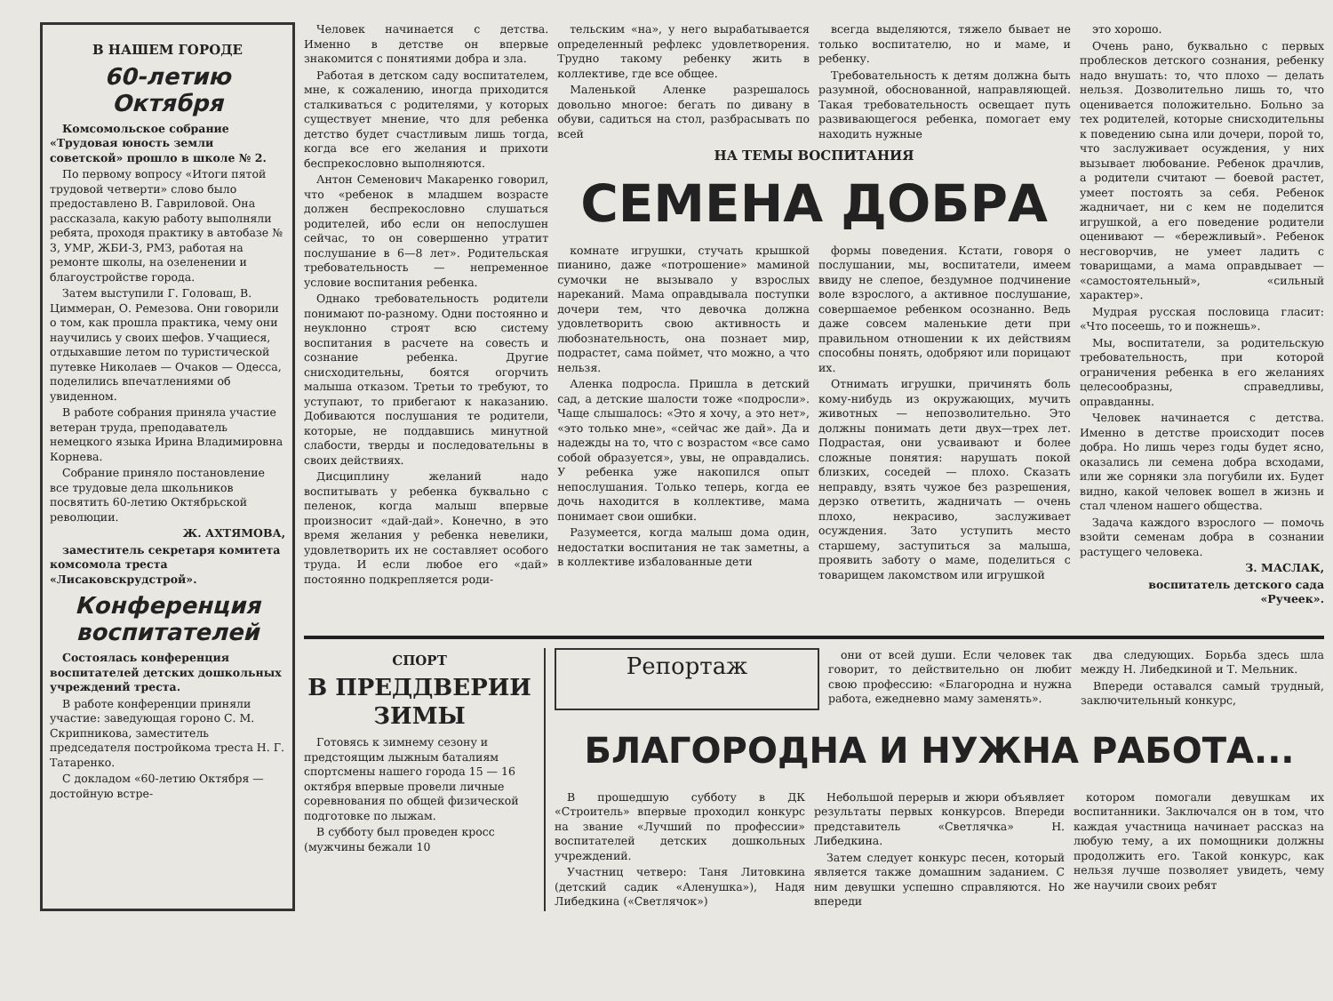В НАШЕМ ГОРОДЕ
60-летию
Октября
Комсомольское собрание «Трудовая юность земли советской» прошло в школе № 2.
По первому вопросу «Итоги пятой трудовой четверти» слово было предоставлено В. Гавриловой. Она рассказала, какую работу выполняли ребята, проходя практику в автобазе № 3, УМР, ЖБИ-3, РМЗ, работая на ремонте школы, на озеленении и благоустройстве города.
Затем выступили Г. Головаш, В. Циммеран, О. Ремезова. Они говорили о том, как прошла практика, чему они научились у своих шефов. Учащиеся, отдыхавшие летом по туристической путевке Николаев — Очаков — Одесса, поделились впечатлениями об увиденном.
В работе собрания приняла участие ветеран труда, преподаватель немецкого языка Ирина Владимировна Корнева.
Собрание приняло постановление все трудовые дела школьников посвятить 60-летию Октябрьской революции.
Ж. АХТЯМОВА,
заместитель секретаря комитета комсомола треста «Лисаковскрудстрой».
Конференция воспитателей
Состоялась конференция воспитателей детских дошкольных учреждений треста.
В работе конференции приняли участие: заведующая гороно С. М. Скрипникова, заместитель председателя постройкома треста Н. Г. Татаренко.
С докладом «60-летию Октября — достойную встре-
Человек начинается с детства. Именно в детстве он впервые знакомится с понятиями добра и зла.
Работая в детском саду воспитателем, мне, к сожалению, иногда приходится сталкиваться с родителями, у которых существует мнение, что для ребенка детство будет счастливым лишь тогда, когда все его желания и прихоти беспрекословно выполняются.
Антон Семенович Макаренко говорил, что «ребенок в младшем возрасте должен беспрекословно слушаться родителей, ибо если он непослушен сейчас, то он совершенно утратит послушание в 6—8 лет». Родительская требовательность — непременное условие воспитания ребенка.
Однако требовательность родители понимают по-разному. Одни постоянно и неуклонно строят всю систему воспитания в расчете на совесть и сознание ребенка. Другие снисходительны, боятся огорчить малыша отказом. Третьи то требуют, то уступают, то прибегают к наказанию. Добиваются послушания те родители, которые, не поддавшись минутной слабости, тверды и последовательны в своих действиях.
Дисциплину желаний надо воспитывать у ребенка буквально с пеленок, когда малыш впервые произносит «дай-дай». Конечно, в это время желания у ребенка невелики, удовлетворить их не составляет особого труда. И если любое его «дай» постоянно подкрепляется роди-
тельским «на», у него вырабатывается определенный рефлекс удовлетворения. Трудно такому ребенку жить в коллективе, где все общее.
Маленькой Аленке разрешалось довольно многое: бегать по дивану в обуви, садиться на стол, разбрасывать по всей
всегда выделяются, тяжело бывает не только воспитателю, но и маме, и ребенку.
Требовательность к детям должна быть разумной, обоснованной, направляющей. Такая требовательность освещает путь развивающегося ребенка, помогает ему находить нужные
НА ТЕМЫ ВОСПИТАНИЯ
СЕМЕНА ДОБРА
комнате игрушки, стучать крышкой пианино, даже «потрошение» маминой сумочки не вызывало у взрослых нареканий. Мама оправдывала поступки дочери тем, что девочка должна удовлетворить свою активность и любознательность, она познает мир, подрастет, сама поймет, что можно, а что нельзя.
Аленка подросла. Пришла в детский сад, а детские шалости тоже «подросли». Чаще слышалось: «Это я хочу, а это нет», «это только мне», «сейчас же дай». Да и надежды на то, что с возрастом «все само собой образуется», увы, не оправдались. У ребенка уже накопился опыт непослушания. Только теперь, когда ее дочь находится в коллективе, мама понимает свои ошибки.
Разумеется, когда малыш дома один, недостатки воспитания не так заметны, а в коллективе избалованные дети
формы поведения. Кстати, говоря о послушании, мы, воспитатели, имеем ввиду не слепое, бездумное подчинение воле взрослого, а активное послушание, совершаемое ребенком осознанно. Ведь даже совсем маленькие дети при правильном отношении к их действиям способны понять, одобряют или порицают их.
Отнимать игрушки, причинять боль кому-нибудь из окружающих, мучить животных — непозволительно. Это должны понимать дети двух—трех лет. Подрастая, они усваивают и более сложные понятия: нарушать покой близких, соседей — плохо. Сказать неправду, взять чужое без разрешения, дерзко ответить, жадничать — очень плохо, некрасиво, заслуживает осуждения. Зато уступить место старшему, заступиться за малыша, проявить заботу о маме, поделиться с товарищем лакомством или игрушкой
это хорошо.
Очень рано, буквально с первых проблесков детского сознания, ребенку надо внушать: то, что плохо — делать нельзя. Дозволительно лишь то, что оценивается положительно. Больно за тех родителей, которые снисходительны к поведению сына или дочери, порой то, что заслуживает осуждения, у них вызывает любование. Ребенок драчлив, а родители считают — боевой растет, умеет постоять за себя. Ребенок жадничает, ни с кем не поделится игрушкой, а его поведение родители оценивают — «бережливый». Ребенок несговорчив, не умеет ладить с товарищами, а мама оправдывает — «самостоятельный», «сильный характер».
Мудрая русская пословица гласит: «Что посеешь, то и пожнешь».
Мы, воспитатели, за родительскую требовательность, при которой ограничения ребенка в его желаниях целесообразны, справедливы, оправданны.
Человек начинается с детства. Именно в детстве происходит посев добра. Но лишь через годы будет ясно, оказались ли семена добра всходами, или же сорняки зла погубили их. Будет видно, какой человек вошел в жизнь и стал членом нашего общества.
Задача каждого взрослого — помочь взойти семенам добра в сознании растущего человека.
З. МАСЛАК,
воспитатель детского сада «Ручеек».
СПОРТ
В ПРЕДДВЕРИИ
ЗИМЫ
Готовясь к зимнему сезону и предстоящим лыжным баталиям спортсмены нашего города 15 — 16 октября впервые провели личные соревнования по общей физической подготовке по лыжам.
В субботу был проведен кросс (мужчины бежали 10
Репортаж
они от всей души. Если человек так говорит, то действительно он любит свою профессию: «Благородна и нужна работа, ежедневно маму заменять».
два следующих. Борьба здесь шла между Н. Либедкиной и Т. Мельник.
Впереди оставался самый трудный, заключительный конкурс,
БЛАГОРОДНА И НУЖНА РАБОТА...
В прошедшую субботу в ДК «Строитель» впервые проходил конкурс на звание «Лучший по профессии» воспитателей детских дошкольных учреждений.
Участниц четверо: Таня Литовкина (детский садик «Аленушка»), Надя Либедкина («Светлячок»)
Небольшой перерыв и жюри объявляет результаты первых конкурсов. Впереди представитель «Светлячка» Н. Либедкина.
Затем следует конкурс песен, который является также домашним заданием. С ним девушки успешно справляются. Но впереди
котором помогали девушкам их воспитанники. Заключался он в том, что каждая участница начинает рассказ на любую тему, а их помощники должны продолжить его. Такой конкурс, как нельзя лучше позволяет увидеть, чему же научили своих ребят